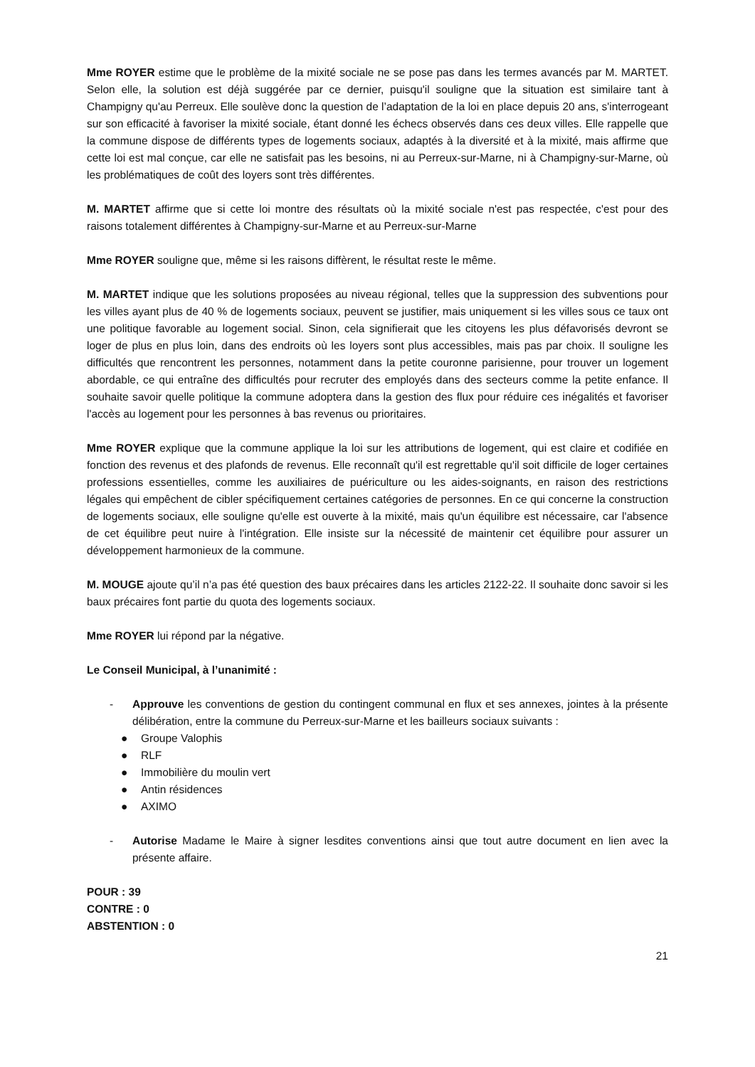Mme ROYER estime que le problème de la mixité sociale ne se pose pas dans les termes avancés par M. MARTET. Selon elle, la solution est déjà suggérée par ce dernier, puisqu'il souligne que la situation est similaire tant à Champigny qu'au Perreux. Elle soulève donc la question de l’adaptation de la loi en place depuis 20 ans, s'interrogeant sur son efficacité à favoriser la mixité sociale, étant donné les échecs observés dans ces deux villes. Elle rappelle que la commune dispose de différents types de logements sociaux, adaptés à la diversité et à la mixité, mais affirme que cette loi est mal conçue, car elle ne satisfait pas les besoins, ni au Perreux-sur-Marne, ni à Champigny-sur-Marne, où les problématiques de coût des loyers sont très différentes.
M. MARTET affirme que si cette loi montre des résultats où la mixité sociale n'est pas respectée, c'est pour des raisons totalement différentes à Champigny-sur-Marne et au Perreux-sur-Marne
Mme ROYER souligne que, même si les raisons diffèrent, le résultat reste le même.
M. MARTET indique que les solutions proposées au niveau régional, telles que la suppression des subventions pour les villes ayant plus de 40 % de logements sociaux, peuvent se justifier, mais uniquement si les villes sous ce taux ont une politique favorable au logement social. Sinon, cela signifierait que les citoyens les plus défavorisés devront se loger de plus en plus loin, dans des endroits où les loyers sont plus accessibles, mais pas par choix. Il souligne les difficultés que rencontrent les personnes, notamment dans la petite couronne parisienne, pour trouver un logement abordable, ce qui entraîne des difficultés pour recruter des employés dans des secteurs comme la petite enfance. Il souhaite savoir quelle politique la commune adoptera dans la gestion des flux pour réduire ces inégalités et favoriser l'accès au logement pour les personnes à bas revenus ou prioritaires.
Mme ROYER explique que la commune applique la loi sur les attributions de logement, qui est claire et codifiée en fonction des revenus et des plafonds de revenus. Elle reconnaît qu'il est regrettable qu'il soit difficile de loger certaines professions essentielles, comme les auxiliaires de puériculture ou les aides-soignants, en raison des restrictions légales qui empêchent de cibler spécifiquement certaines catégories de personnes. En ce qui concerne la construction de logements sociaux, elle souligne qu'elle est ouverte à la mixité, mais qu'un équilibre est nécessaire, car l'absence de cet équilibre peut nuire à l'intégration. Elle insiste sur la nécessité de maintenir cet équilibre pour assurer un développement harmonieux de la commune.
M. MOUGE ajoute qu’il n’a pas été question des baux précaires dans les articles 2122-22. Il souhaite donc savoir si les baux précaires font partie du quota des logements sociaux.
Mme ROYER lui répond par la négative.
Le Conseil Municipal, à l’unanimité :
- Approuve les conventions de gestion du contingent communal en flux et ses annexes, jointes à la présente délibération, entre la commune du Perreux-sur-Marne et les bailleurs sociaux suivants :
● Groupe Valophis
● RLF
● Immobilière du moulin vert
● Antin résidences
● AXIMO
- Autorise Madame le Maire à signer lesdites conventions ainsi que tout autre document en lien avec la présente affaire.
POUR : 39
CONTRE : 0
ABSTENTION : 0
21